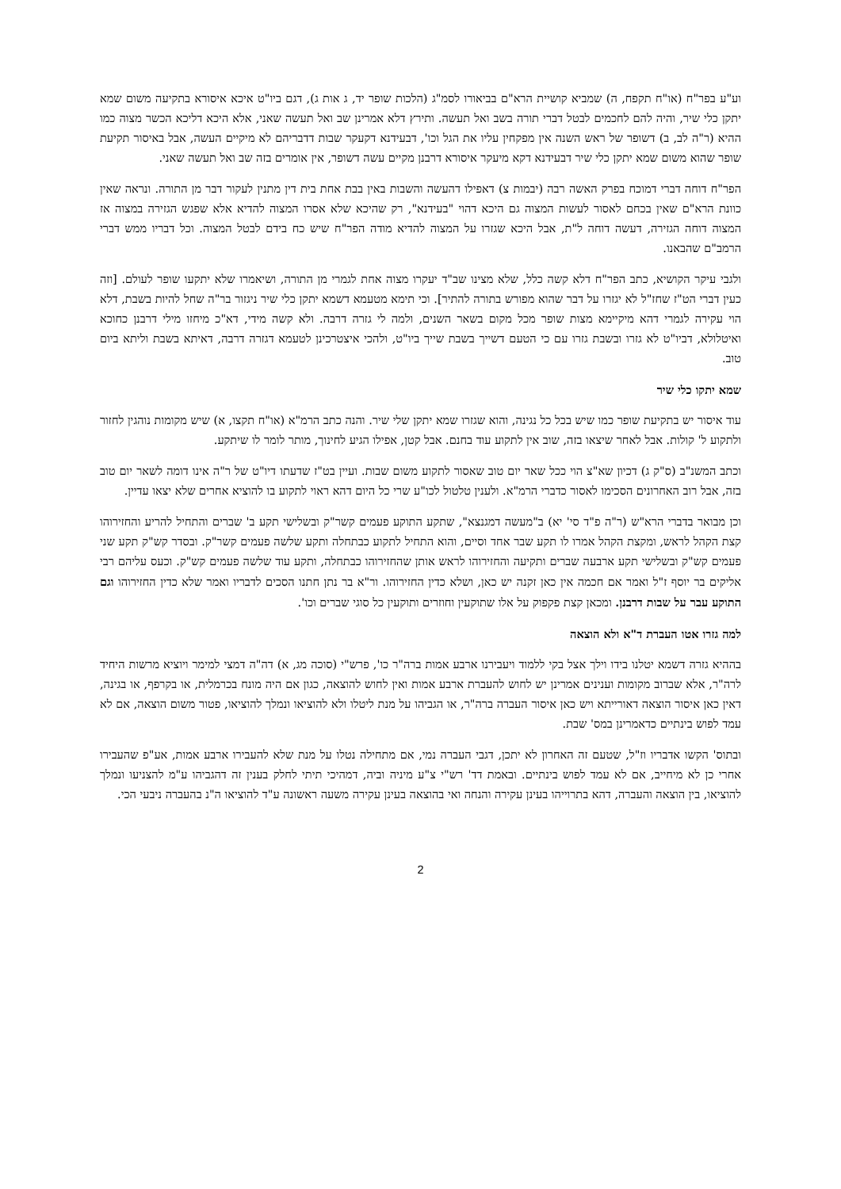וע"ע בפר"ח (או"ח תקפח, ה) שמביא קושיית הרא"ם בביאורו לסמ"ג (הלכות שופר יד, ג אות ג), דגם ביו"ט איכא איסורא בתקיעה משום שמא יתקן כלי שיר, והיה להם לחכמים לבטל דברי תורה בשב ואל תעשה. ותירץ דלא אמרינן שב ואל תעשה שאני, אלא היכא דליכא הכשר מצוה כמו ההיא (ר"ה לב, ב) דשופר של ראש השנה אין מפקחין עליו את הגל וכו', דבעידנא דקעקר שבות דדבריהם לא מיקיים העשה, אבל באיסור תקיעת שופר שהוא משום שמא יתקן כלי שיר דבעידנא דקא מיעקר איסורא דרבנן מקיים עשה דשופר, אין אומרים בזה שב ואל תעשה שאני.
הפר"ח דוחה דברי דמוכח בפרק האשה רבה (יבמות צ) דאפילו דהעשה והשבות באין בבת אחת בית דין מתנין לעקור דבר מן התורה. ונראה שאין כוונת הרא"ם שאין בכחם לאסור לעשות המצוה גם היכא דהוי "בעידנא", רק שהיכא שלא אסרו המצוה להדיא אלא שפגש הגזירה במצוה אז המצוה דוחה הגזירה, דעשה דוחה ל"ת, אבל היכא שגזרו על המצוה להדיא מודה הפר"ח שיש כח בידם לבטל המצוה. וכל דבריו ממש דברי הרמב"ם שהבאנו.
ולגבי עיקר הקושיא, כתב הפר"ח דלא קשה כלל, שלא מצינו שב"ד יעקרו מצוה אחת לגמרי מן התורה, ושיאמרו שלא יתקעו שופר לעולם. [וזה כעין דברי הט"ז שחז"ל לא יגזרו על דבר שהוא מפורש בתורה להתיר]. וכי תימא מטעמא דשמא יתקן כלי שיר ניגזור בר"ה שחל להיות בשבת, דלא הוי עקירה לגמרי דהא מיקיימא מצות שופר מכל מקום בשאר השנים, ולמה לי גזרה דרבה. ולא קשה מידי, דא"כ מיחזו מילי דרבנן כחוכא ואיטלולא, דביו"ט לא גזרו ובשבת גזרו עם כי הטעם דשייך בשבת שייך ביו"ט, ולהכי איצטרכינן לטעמא דגזרה דרבה, דאיתא בשבת וליתא ביום טוב.
שמא יתקו כלי שיר
עוד איסור יש בתקיעת שופר כמו שיש בכל כל נגינה, והוא שגזרו שמא יתקן שלי שיר. והנה כתב הרמ"א (או"ח תקצו, א) שיש מקומות נוהגין לחזור ולתקוע ל' קולות. אבל לאחר שיצאו בזה, שוב אין לתקוע עוד בחנם. אבל קטן, אפילו הגיע לחינוך, מותר לומר לו שיתקע.
וכתב המשנ"ב (ס"ק ג) דכיון שא"צ הוי ככל שאר יום טוב שאסור לתקוע משום שבות. ועיין בט"ז שדעתו דיו"ט של ר"ה אינו דומה לשאר יום טוב בזה, אבל רוב האחרונים הסכימו לאסור כדברי הרמ"א. ולענין טלטול לכו"ע שרי כל היום דהא ראוי לתקוע בו להוציא אחרים שלא יצאו עדיין.
וכן מבואר בדברי הרא"ש (ר"ה פ"ד סי' יא) ב"מעשה דמגנצא", שתקע התוקע פעמים קשר"ק ובשלישי תקע ב' שברים והתחיל להריע והחזירוהו קצת הקהל לראש, ומקצת הקהל אמרו לו תקע שבר אחד וסיים, והוא התחיל לתקוע כבתחלה ותקע שלשה פעמים קשר"ק. ובסדר קש"ק תקע שני פעמים קש"ק ובשלישי תקע ארבעה שברים ותקיעה והחזירוהו לראש אותן שהחזירוהו כבתחלה, ותקע עוד שלשה פעמים קש"ק. וכעס עליהם רבי אליקים בר יוסף ז"ל ואמר אם חכמה אין כאן זקנה יש כאן, ושלא כדין החזירוהו. ור"א בר נתן חתנו הסכים לדבריו ואמר שלא כדין החזירוהו וגם התוקע עבר על שבות דרבנן. ומכאן קצת פקפוק על אלו שתוקעין וחוזרים ותוקעין כל סוגי שברים וכו'.
למה גזרו אטו העברת ד"א ולא הוצאה
בההיא גזרה דשמא יטלנו בידו וילך אצל בקי ללמוד ויעבירנו ארבע אמות ברה"ר כו', פרש"י (סוכה מג, א) דה"ה דמצי למימר ויוציא מרשות היחיד לרה"ר, אלא שברוב מקומות וענינים אמרינן יש לחוש להעברת ארבע אמות ואין לחוש להוצאה, כגון אם היה מונח בכרמלית, או בקרפף, או בגינה, דאין כאן איסור הוצאה דאורייתא ויש כאן איסור העברה ברה"ר, או הגביהו על מנת ליטלו ולא להוציאו ונמלך להוציאו, פטור משום הוצאה, אם לא עמד לפוש בינתיים כדאמרינן במס' שבת.
ובתוס' הקשו אדבריו וז"ל, שטעם זה האחרון לא יתכן, דגבי העברה נמי, אם מתחילה נטלו על מנת שלא להעבירו ארבע אמות, אע"פ שהעבירו אחרי כן לא מיחייב, אם לא עמד לפוש בינתיים. ובאמת דד' רש"י צ"ע מיניה וביה, דמהיכי תיתי לחלק בענין זה דהגביהו ע"מ להצניעו ונמלך להוציאו, בין הוצאה והעברה, דהא בתרוייהו בעינן עקירה והנחה ואי בהוצאה בעינן עקירה משעה ראשונה ע"ד להוציאו ה"נ בהעברה ניבעי הכי.
2